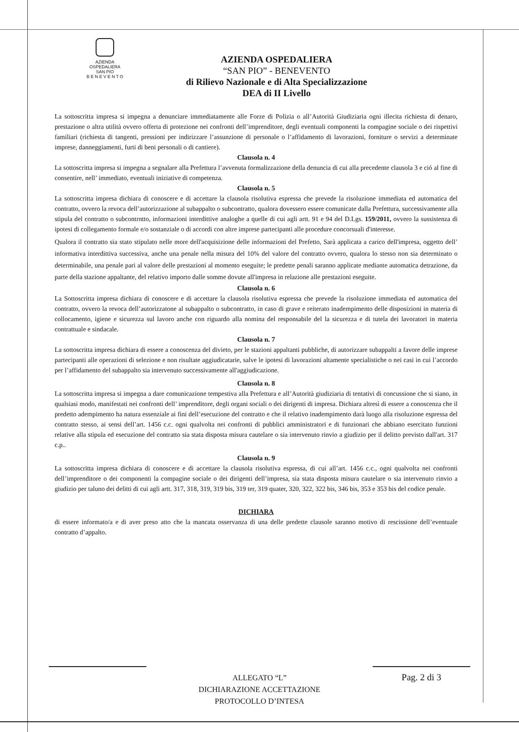AZIENDA
OSPEDALIERA
SAN PIO
B E N E V E N T O
AZIENDA OSPEDALIERA
“SAN PIO” - BENEVENTO
di Rilievo Nazionale e di Alta Specializzazione
DEA di II Livello
La sottoscritta impresa si impegna a denunciare immediatamente alle Forze di Polizia o all’Autorità Giudiziaria ogni illecita richiesta di denaro, prestazione o altra utilità ovvero offerta di protezione nei confronti dell’imprenditore, degli eventuali componenti la compagine sociale o dei rispettivi familiari (richiesta di tangenti, pressioni per indirizzare l’assunzione di personale o l’affidamento di lavorazioni, forniture o servizi a determinate imprese, danneggiamenti, furti di beni personali o di cantiere).
Clausola n. 4
La sottoscritta impresa si impegna a segnalare alla Prefettura l’avvenuta formalizzazione della denuncia di cui alla precedente clausola 3 e ció al fine di consentire, nell’ immediato, eventuali iniziative di competenza.
Clausola n. 5
La sottoscritta impresa dichiara di conoscere e di accettare la clausola risolutiva espressa che prevede la risoluzione immediata ed automatica del contratto, ovvero la revoca dell’autorizzazione al subappalto o subcontratto, qualora dovessero essere comunicate dalla Prefettura, successivamente alla stipula del contratto o subcontrntto, informazioni interdittive analoghe a quelle di cui agli artt. 91 e 94 del D.Lgs. 159/2011, ovvero la sussistenza di ipotesi di collegamento formale e/o sostanziale o di accordi con altre imprese partecipanti alle procedure concorsuali d'interesse.
Qualora il contratto sia stato stipulato nelle more dell'acquisizione delle informazioni del Prefetto, Sarà applicata a carico dell'impresa, oggetto dell’ informativa interdittiva successiva, anche una penale nella misura del 10% del valore del contratto ovvero, qualora lo stesso non sia determinato o determinabile, una penale pari al valore delle prestazioni al momento eseguite; le predette penali saranno applicate mediante automatica detrazione, da parte della stazione appaltante, del relativo importo dalle somme dovute all'impresa in relazione alle prestazioni eseguite.
Clausola n. 6
La Sottoscritta impresa dichiara di conoscere e di accettare la clausola risolutiva espressa che prevede la risoluzione immediata ed automatica del contratto, ovvero la revoca dell’autorizzatone al subappalto o subcontratto, in caso di grave e reiterato inadempimento delle disposizioni in materia di collocamento, igiene e sicurezza sul lavoro anche con riguardo alla nomina del responsabile del la sicurezza e di tutela dei lavoratori in materia contrattuale e sindacale.
Clausola n. 7
La sottoscritta impresa dichiara di essere a conoscenza del divieto, per le stazioni appaltanti pubbliche, di autorizzare subappalti a favore delle imprese partecipanti alle operazioni di selezione e non risultate aggiudicatarie, salve le ipotesi di lavorazioni altamente specialistiche o nei casi in cui l’accordo per l’affidamento del subappalto sia intervenuto successivamente all'aggiudicazione.
Clausola n. 8
La sottoscritta impresa si impegna a dare comunicazione tempestiva alla Prefettura e all’Autorità giudiziaria di tentativi di concussione che si siano, in qualsiasi modo, manifestati nei confronti dell’ imprenditore, degli organi sociali o dei dirigenti di impresa. Dichiara altresì di essere a conoscenza che il predetto adempimento ha natura essenziale ai fini dell’esecuzione del contratto e che il relativo inadempimento darà luogo alla risoluzione espressa del contratto stesso, ai sensi dell’art. 1456 c.c. ogni qualvolta nei confronti di pubblici amministratori e di funzionari che abbiano esercitato funzioni relative alla stipula ed esecuzione del contratto sia stata disposta misura cautelare o sia intervenuto rinvio a giudizio per il delitto previsto dall'art. 317 c.p..
Clausola n. 9
La sottoscritta impresa dichiara di conoscere e di accettare la clausola risolutiva espressa, di cui all’art. 1456 c.c., ogni qualvolta nei confronti dell’imprenditore o dei componenti la compagine sociale o dei dirigenti dell’impresa, sia stata disposta misura cautelare o sia intervenuto rinvio a giudizio per taluno dei delitti di cui agli artt. 317, 318, 319, 319 bis, 319 ter, 319 quater, 320, 322, 322 bis, 346 bis, 353 e 353 bis del codice penale.
DICHIARA
di essere informato/a e di aver preso atto che la mancata osservanza di una delle predette clausole saranno motivo di rescissione dell’eventuale contratto d’appalto.
ALLEGATO “L”
DICHIARAZIONE ACCETTAZIONE
PROTOCOLLO D’INTESA
Pag. 2 di 3